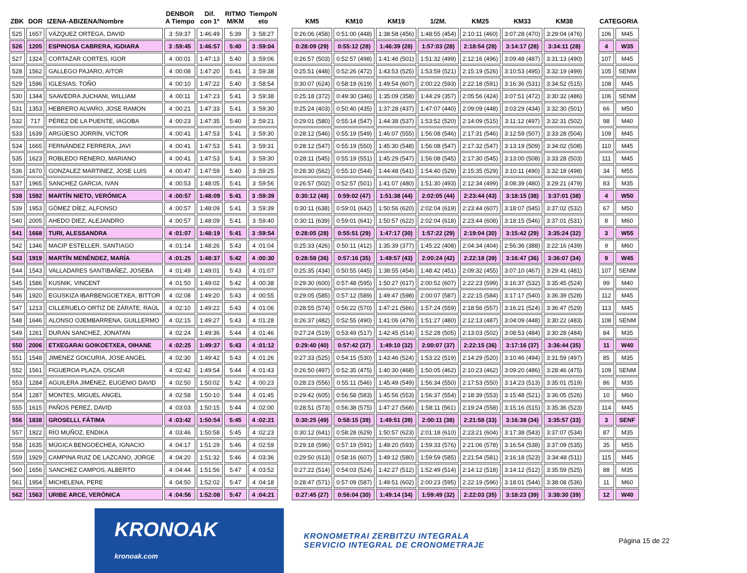| ZBK | DOR | IZENA-ABIZENA/Nombre | DENBOR A Tiempo | Dif. con 1º | RITMO M/KM | TiempoN eto | | KM5 | KM10 | KM19 | 1/2M. | KM25 | KM33 | KM38 | | CATEGORIA | |
| --- | --- | --- | --- | --- | --- | --- | --- | --- | --- | --- | --- | --- | --- | --- | --- | --- | --- |
| 525 | 1657 | VÁZQUEZ ORTEGA, DAVID | 3 :59:37 | 1:46:49 | 5:39 | 3 :58:27 | | 0:26:06 (458) | 0:51:00 (448) | 1:38:58 (456) | 1:48:55 (454) | 2:10:11 (460) | 3:07:28 (470) | 3:29:04 (476) | | 106 | M45 |
| 526 | 1205 | ESPINOSA CABRERA, IGDIARA | 3 :59:45 | 1:46:57 | 5:40 | 3 :59:04 | | 0:28:09 (29) | 0:55:12 (28) | 1:46:39 (28) | 1:57:03 (28) | 2:18:54 (28) | 3:14:17 (28) | 3:34:11 (28) | | 4 | W35 |
| 527 | 1324 | CORTAZAR CORTES, IGOR | 4 :00:01 | 1:47:13 | 5:40 | 3 :59:06 | | 0:26:57 (503) | 0:52:57 (498) | 1:41:46 (501) | 1:51:32 (499) | 2:12:16 (496) | 3:09:48 (487) | 3:31:13 (490) | | 107 | M45 |
| 528 | 1562 | GALLEGO PAJARO, AITOR | 4 :00:08 | 1:47:20 | 5:41 | 3 :59:38 | | 0:25:51 (448) | 0:52:26 (472) | 1:43:53 (525) | 1:53:59 (521) | 2:15:19 (526) | 3:10:53 (495) | 3:32:19 (499) | | 105 | SENM |
| 529 | 1596 | IGLESIAS, TOÑO | 4 :00:10 | 1:47:22 | 5:40 | 3 :58:54 | | 0:30:07 (624) | 0:58:19 (619) | 1:49:54 (607) | 2:00:22 (593) | 2:22:18 (591) | 3:16:36 (531) | 3:34:52 (515) | | 108 | M45 |
| 530 | 1344 | SAAVEDRA JUCHANI, WILLIAM | 4 :00:11 | 1:47:23 | 5:41 | 3 :59:38 | | 0:25:18 (372) | 0:49:30 (346) | 1:35:09 (358) | 1:44:29 (357) | 2:05:56 (424) | 3:07:51 (472) | 3:30:32 (486) | | 106 | SENM |
| 531 | 1353 | HEBRERO ALVARO, JOSE RAMON | 4 :00:21 | 1:47:33 | 5:41 | 3 :59:30 | | 0:25:24 (403) | 0:50:40 (435) | 1:37:28 (437) | 1:47:07 (440) | 2:09:09 (448) | 3:03:29 (434) | 3:32:30 (501) | | 66 | M50 |
| 532 | 717 | PÉREZ DE LA PUENTE, IAGOBA | 4 :00:23 | 1:47:35 | 5:40 | 3 :59:21 | | 0:29:01 (580) | 0:55:14 (547) | 1:44:38 (537) | 1:53:52 (520) | 2:14:09 (515) | 3:11:12 (497) | 3:32:31 (502) | | 98 | M40 |
| 533 | 1639 | ARGÜESO JORRÍN, VÍCTOR | 4 :00:41 | 1:47:53 | 5:41 | 3 :59:30 | | 0:28:12 (546) | 0:55:19 (549) | 1:46:07 (555) | 1:56:08 (546) | 2:17:31 (546) | 3:12:59 (507) | 3:33:28 (504) | | 109 | M45 |
| 534 | 1665 | FERNÁNDEZ FERRERA, JAVI | 4 :00:41 | 1:47:53 | 5:41 | 3 :59:31 | | 0:28:12 (547) | 0:55:19 (550) | 1:45:30 (548) | 1:56:08 (547) | 2:17:32 (547) | 3:13:19 (509) | 3:34:02 (508) | | 110 | M45 |
| 535 | 1623 | ROBLEDO RENERO, MARIANO | 4 :00:41 | 1:47:53 | 5:41 | 3 :59:30 | | 0:28:11 (545) | 0:55:19 (551) | 1:45:29 (547) | 1:56:08 (545) | 2:17:30 (545) | 3:13:00 (508) | 3:33:28 (503) | | 111 | M45 |
| 536 | 1670 | GONZALEZ MARTINEZ, JOSE LUIS | 4 :00:47 | 1:47:59 | 5:40 | 3 :59:25 | | 0:28:30 (562) | 0:55:10 (544) | 1:44:48 (541) | 1:54:40 (529) | 2:15:35 (529) | 3:10:11 (490) | 3:32:18 (498) | | 34 | M55 |
| 537 | 1965 | SANCHEZ GARCIA, IVAN | 4 :00:53 | 1:48:05 | 5:41 | 3 :59:56 | | 0:26:57 (502) | 0:52:57 (501) | 1:41:07 (480) | 1:51:30 (493) | 2:12:34 (499) | 3:08:39 (480) | 3:29:21 (479) | | 83 | M35 |
| 538 | 1592 | MARTÍN NIETO, VERÓNICA | 4 :00:57 | 1:48:09 | 5:41 | 3 :59:39 | | 0:30:12 (48) | 0:59:02 (47) | 1:51:38 (44) | 2:02:05 (44) | 2:23:44 (43) | 3:18:15 (38) | 3:37:01 (38) | | 4 | W50 |
| 539 | 1953 | GÓMEZ DÍEZ, ALFONSO | 4 :00:57 | 1:48:09 | 5:41 | 3 :59:39 | | 0:30:11 (638) | 0:59:01 (642) | 1:50:56 (620) | 2:02:04 (619) | 2:23:44 (607) | 3:18:07 (545) | 3:37:02 (532) | | 67 | M50 |
| 540 | 2005 | AHEDO DIEZ, ALEJANDRO | 4 :00:57 | 1:48:09 | 5:41 | 3 :59:40 | | 0:30:11 (639) | 0:59:01 (641) | 1:50:57 (622) | 2:02:04 (618) | 2:23:44 (608) | 3:18:15 (546) | 3:37:01 (531) | | 8 | M60 |
| 541 | 1668 | TURI, ALESSANDRA | 4 :01:07 | 1:48:19 | 5:41 | 3 :59:54 | | 0:28:05 (28) | 0:55:51 (29) | 1:47:17 (30) | 1:57:22 (29) | 2:19:04 (30) | 3:15:42 (29) | 3:35:24 (32) | | 3 | W55 |
| 542 | 1346 | MACIP ESTELLER, SANTIAGO | 4 :01:14 | 1:48:26 | 5:43 | 4 :01:04 | | 0:25:33 (426) | 0:50:11 (412) | 1:35:39 (377) | 1:45:22 (408) | 2:04:34 (404) | 2:56:36 (388) | 3:22:16 (439) | | 9 | M60 |
| 543 | 1919 | MARTÍN MENÉNDEZ, MARÍA | 4 :01:25 | 1:48:37 | 5:42 | 4 :00:30 | | 0:28:58 (36) | 0:57:16 (35) | 1:49:57 (43) | 2:00:24 (42) | 2:22:18 (39) | 3:16:47 (36) | 3:36:07 (34) | | 9 | W45 |
| 544 | 1543 | VALLADARES SANTIBAÑEZ, JOSEBA | 4 :01:49 | 1:49:01 | 5:43 | 4 :01:07 | | 0:25:35 (434) | 0:50:55 (445) | 1:38:55 (454) | 1:48:42 (451) | 2:09:32 (455) | 3:07:10 (467) | 3:29:41 (481) | | 107 | SENM |
| 545 | 1586 | KUSNIK, VINCENT | 4 :01:50 | 1:49:02 | 5:42 | 4 :00:38 | | 0:29:30 (600) | 0:57:48 (595) | 1:50:27 (617) | 2:00:52 (607) | 2:22:23 (599) | 3:16:37 (532) | 3:35:45 (524) | | 99 | M40 |
| 546 | 1920 | EGUSKIZA IBARBENGOETXEA, BITTOR | 4 :02:08 | 1:49:20 | 5:43 | 4 :00:55 | | 0:29:05 (585) | 0:57:12 (589) | 1:49:47 (598) | 2:00:07 (587) | 2:22:15 (584) | 3:17:17 (540) | 3:36:39 (528) | | 112 | M45 |
| 547 | 1213 | CILLERUELO ORTIZ DE ZÁRATE, RAÚL | 4 :02:10 | 1:49:22 | 5:43 | 4 :01:06 | | 0:28:55 (574) | 0:56:22 (570) | 1:47:21 (566) | 1:57:24 (559) | 2:18:56 (557) | 3:16:21 (524) | 3:36:47 (529) | | 113 | M45 |
| 548 | 1646 | ALONSO OJEMBARRENA, GUILLERMO | 4 :02:15 | 1:49:27 | 5:43 | 4 :01:28 | | 0:26:37 (482) | 0:52:55 (490) | 1:41:06 (479) | 1:51:27 (480) | 2:12:13 (487) | 3:04:09 (448) | 3:30:22 (483) | | 108 | SENM |
| 549 | 1261 | DURAN SANCHEZ, JONATAN | 4 :02:24 | 1:49:36 | 5:44 | 4 :01:46 | | 0:27:24 (519) | 0:53:49 (517) | 1:42:45 (514) | 1:52:28 (505) | 2:13:03 (502) | 3:08:53 (484) | 3:30:28 (484) | | 84 | M35 |
| 550 | 2006 | ETXEGARAI GOIKOETXEA, OIHANE | 4 :02:25 | 1:49:37 | 5:43 | 4 :01:12 | | 0:29:40 (40) | 0:57:42 (37) | 1:49:10 (32) | 2:00:07 (37) | 2:22:15 (36) | 3:17:16 (37) | 3:36:44 (35) | | 11 | W40 |
| 551 | 1548 | JIMENEZ GOICURIA, JOSE ANGEL | 4 :02:30 | 1:49:42 | 5:43 | 4 :01:26 | | 0:27:33 (525) | 0:54:15 (530) | 1:43:46 (524) | 1:53:22 (519) | 2:14:29 (520) | 3:10:46 (494) | 3:31:59 (497) | | 85 | M35 |
| 552 | 1561 | FIGUEROA PLAZA, OSCAR | 4 :02:42 | 1:49:54 | 5:44 | 4 :01:43 | | 0:26:50 (497) | 0:52:35 (475) | 1:40:30 (468) | 1:50:05 (462) | 2:10:23 (462) | 3:09:20 (486) | 3:28:46 (475) | | 109 | SENM |
| 553 | 1284 | AGUILERA JIMÉNEZ, EUGENIO DAVID | 4 :02:50 | 1:50:02 | 5:42 | 4 :00:23 | | 0:28:23 (556) | 0:55:11 (546) | 1:45:49 (549) | 1:56:34 (550) | 2:17:53 (550) | 3:14:23 (513) | 3:35:01 (519) | | 86 | M35 |
| 554 | 1287 | MONTES, MIGUEL ANGEL | 4 :02:58 | 1:50:10 | 5:44 | 4 :01:45 | | 0:29:42 (605) | 0:56:58 (583) | 1:45:56 (553) | 1:56:37 (554) | 2:18:39 (553) | 3:15:48 (521) | 3:36:05 (526) | | 10 | M60 |
| 555 | 1615 | PAÑOS PEREZ, DAVID | 4 :03:03 | 1:50:15 | 5:44 | 4 :02:00 | | 0:28:51 (573) | 0:56:38 (575) | 1:47:27 (568) | 1:58:11 (561) | 2:19:24 (558) | 3:15:16 (515) | 3:35:36 (523) | | 114 | M45 |
| 556 | 1838 | GROSELLI, FÁTIMA | 4 :03:42 | 1:50:54 | 5:45 | 4 :02:21 | | 0:30:25 (49) | 0:58:15 (39) | 1:49:51 (39) | 2:00:11 (38) | 2:21:58 (33) | 3:16:38 (34) | 3:35:57 (33) | | 3 | SENF |
| 557 | 1922 | RÍO MUÑOZ, ENDIKA | 4 :03:46 | 1:50:58 | 5:45 | 4 :02:23 | | 0:30:12 (641) | 0:58:28 (629) | 1:50:57 (623) | 2:01:18 (610) | 2:23:21 (604) | 3:17:38 (543) | 3:37:07 (534) | | 87 | M35 |
| 558 | 1635 | MÚGICA BENGOECHEA, IGNACIO | 4 :04:17 | 1:51:29 | 5:46 | 4 :02:59 | | 0:29:18 (596) | 0:57:19 (591) | 1:49:20 (593) | 1:59:33 (576) | 2:21:06 (578) | 3:16:54 (538) | 3:37:09 (535) | | 35 | M55 |
| 559 | 1929 | CAMPINA RUIZ DE LAZCANO, JORGE | 4 :04:20 | 1:51:32 | 5:46 | 4 :03:36 | | 0:29:50 (613) | 0:58:16 (607) | 1:49:12 (580) | 1:59:59 (585) | 2:21:54 (581) | 3:16:18 (523) | 3:34:48 (511) | | 115 | M45 |
| 560 | 1656 | SANCHEZ CAMPOS, ALBERTO | 4 :04:44 | 1:51:56 | 5:47 | 4 :03:52 | | 0:27:22 (514) | 0:54:03 (524) | 1:42:27 (512) | 1:52:49 (514) | 2:14:12 (518) | 3:14:12 (512) | 3:35:59 (525) | | 88 | M35 |
| 561 | 1954 | MICHELENA, PERE | 4 :04:50 | 1:52:02 | 5:47 | 4 :04:18 | | 0:28:47 (571) | 0:57:09 (587) | 1:49:51 (602) | 2:00:23 (595) | 2:22:19 (596) | 3:18:01 (544) | 3:38:08 (536) | | 11 | M60 |
| 562 | 1563 | URIBE ARCE, VERÓNICA | 4 :04:56 | 1:52:08 | 5:47 | 4 :04:21 | | 0:27:45 (27) | 0:56:04 (30) | 1:49:14 (34) | 1:59:49 (32) | 2:22:03 (35) | 3:18:23 (39) | 3:38:30 (39) | | 12 | W40 |
KRONOAK kronoak.com
KRONOMETRAI ZERBITZU INTEGRALA
SERVICIO INTEGRAL DE CRONOMETRAJE
Página 15 de 22